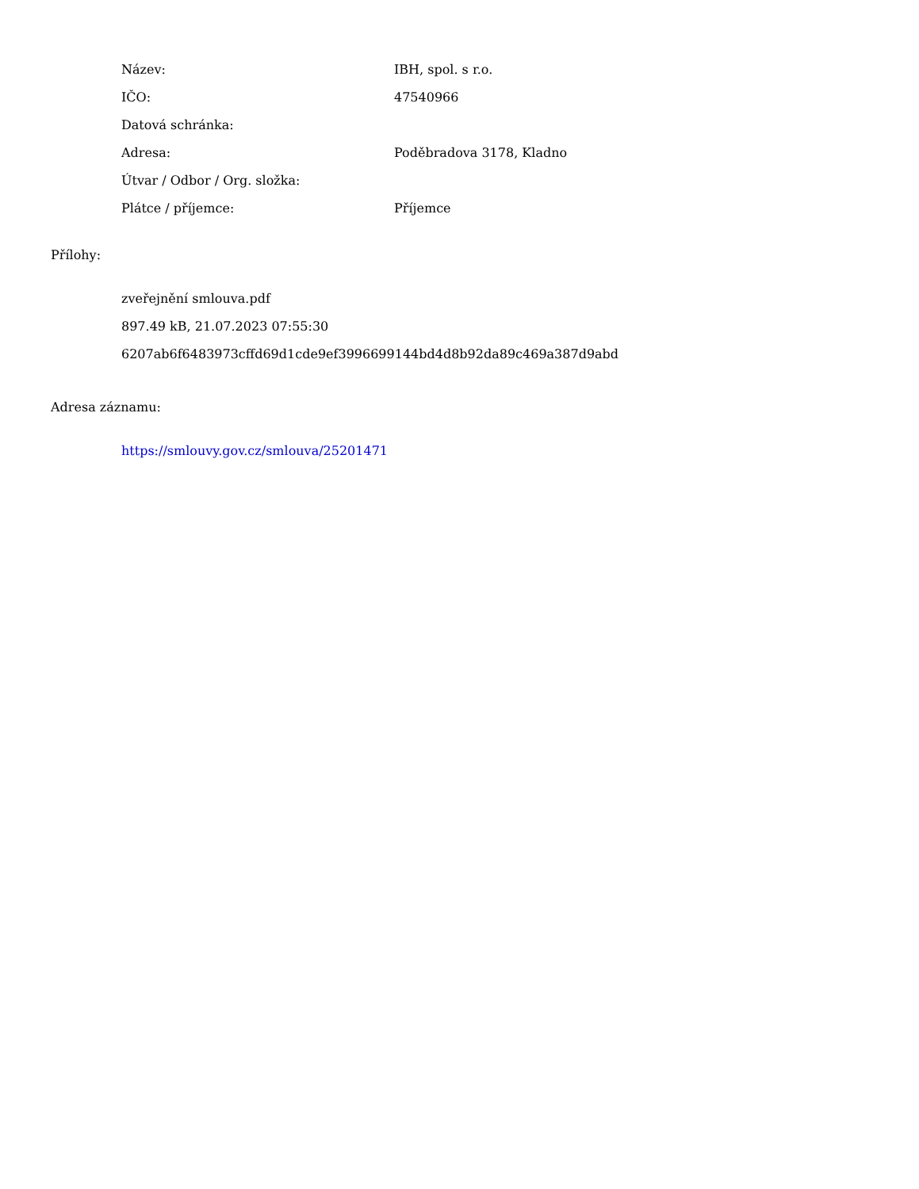| Název: | IBH, spol. s r.o. |
| IČO: | 47540966 |
| Datová schránka: | |
| Adresa: | Poděbradova 3178, Kladno |
| Útvar / Odbor / Org. složka: | |
| Plátce / příjemce: | Příjemce |
Přílohy:
zveřejnění smlouva.pdf
897.49 kB, 21.07.2023 07:55:30
6207ab6f6483973cffd69d1cde9ef3996699144bd4d8b92da89c469a387d9abd
Adresa záznamu:
https://smlouvy.gov.cz/smlouva/25201471